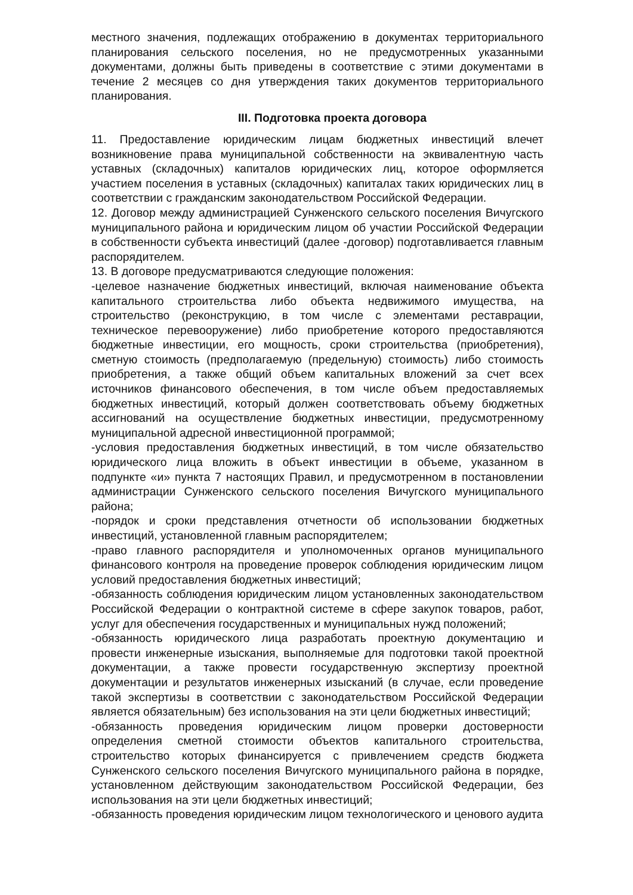местного значения, подлежащих отображению в документах территориального планирования сельского поселения, но не предусмотренных указанными документами, должны быть приведены в соответствие с этими документами в течение 2 месяцев со дня утверждения таких документов территориального планирования.
III. Подготовка проекта договора
11. Предоставление юридическим лицам бюджетных инвестиций влечет возникновение права муниципальной собственности на эквивалентную часть уставных (складочных) капиталов юридических лиц, которое оформляется участием поселения в уставных (складочных) капиталах таких юридических лиц в соответствии с гражданским законодательством Российской Федерации.
12. Договор между администрацией Сунженского сельского поселения Вичугского муниципального района и юридическим лицом об участии Российской Федерации в собственности субъекта инвестиций (далее -договор) подготавливается главным распорядителем.
13. В договоре предусматриваются следующие положения:
-целевое назначение бюджетных инвестиций, включая наименование объекта капитального строительства либо объекта недвижимого имущества, на строительство (реконструкцию, в том числе с элементами реставрации, техническое перевооружение) либо приобретение которого предоставляются бюджетные инвестиции, его мощность, сроки строительства (приобретения), сметную стоимость (предполагаемую (предельную) стоимость) либо стоимость приобретения, а также общий объем капитальных вложений за счет всех источников финансового обеспечения, в том числе объем предоставляемых бюджетных инвестиций, который должен соответствовать объему бюджетных ассигнований на осуществление бюджетных инвестиции, предусмотренному муниципальной адресной инвестиционной программой;
-условия предоставления бюджетных инвестиций, в том числе обязательство юридического лица вложить в объект инвестиции в объеме, указанном в подпункте «и» пункта 7 настоящих Правил, и предусмотренном в постановлении администрации Сунженского сельского поселения Вичугского муниципального района;
-порядок и сроки представления отчетности об использовании бюджетных инвестиций, установленной главным распорядителем;
-право главного распорядителя и уполномоченных органов муниципального финансового контроля на проведение проверок соблюдения юридическим лицом условий предоставления бюджетных инвестиций;
-обязанность соблюдения юридическим лицом установленных законодательством Российской Федерации о контрактной системе в сфере закупок товаров, работ, услуг для обеспечения государственных и муниципальных нужд положений;
-обязанность юридического лица разработать проектную документацию и провести инженерные изыскания, выполняемые для подготовки такой проектной документации, а также провести государственную экспертизу проектной документации и результатов инженерных изысканий (в случае, если проведение такой экспертизы в соответствии с законодательством Российской Федерации является обязательным) без использования на эти цели бюджетных инвестиций;
-обязанность проведения юридическим лицом проверки достоверности определения сметной стоимости объектов капитального строительства, строительство которых финансируется с привлечением средств бюджета Сунженского сельского поселения Вичугского муниципального района в порядке, установленном действующим законодательством Российской Федерации, без использования на эти цели бюджетных инвестиций;
-обязанность проведения юридическим лицом технологического и ценового аудита